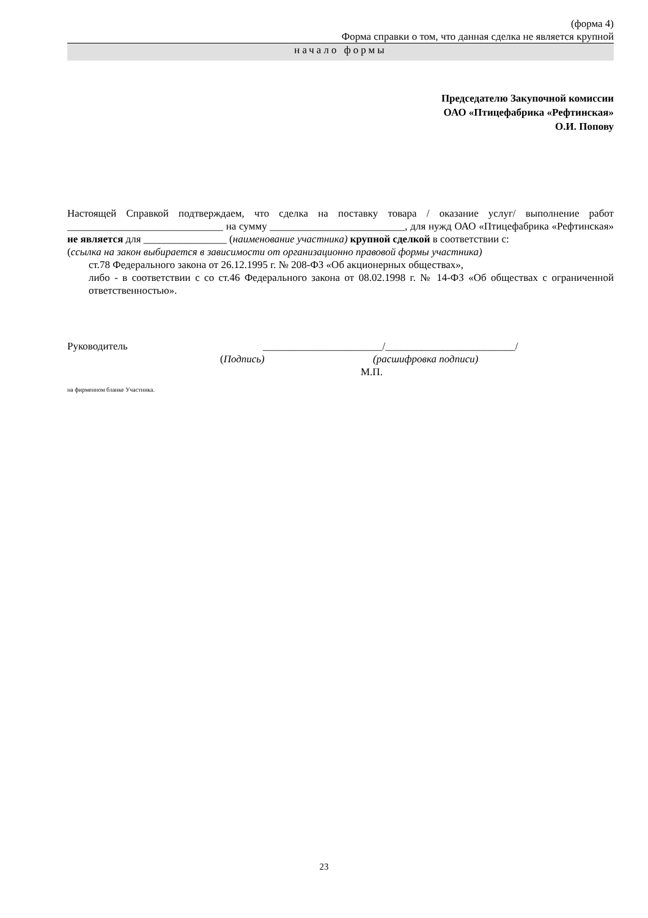(форма 4)
Форма справки о том, что данная сделка не является крупной
начало формы
Председателю Закупочной комиссии
ОАО «Птицефабрика «Рефтинская»
О.И. Попову
Настоящей Справкой подтверждаем, что сделка на поставку товара / оказание услуг/ выполнение работ ______________________________ на сумму __________________________, для нужд ОАО «Птицефабрика «Рефтинская» не является для ________________ (наименование участника) крупной сделкой в соответствии с:
(ссылка на закон выбирается в зависимости от организационно правовой формы участника)
ст.78 Федерального закона от 26.12.1995 г. № 208-ФЗ «Об акционерных обществах»,
либо - в соответствии с со ст.46 Федерального закона от 08.02.1998 г. № 14-ФЗ «Об обществах с ограниченной ответственностью».
Руководитель _______________________/_________________________/
(Подпись) (расшифровка подписи)
М.П.
на фирменном бланке Участника.
23